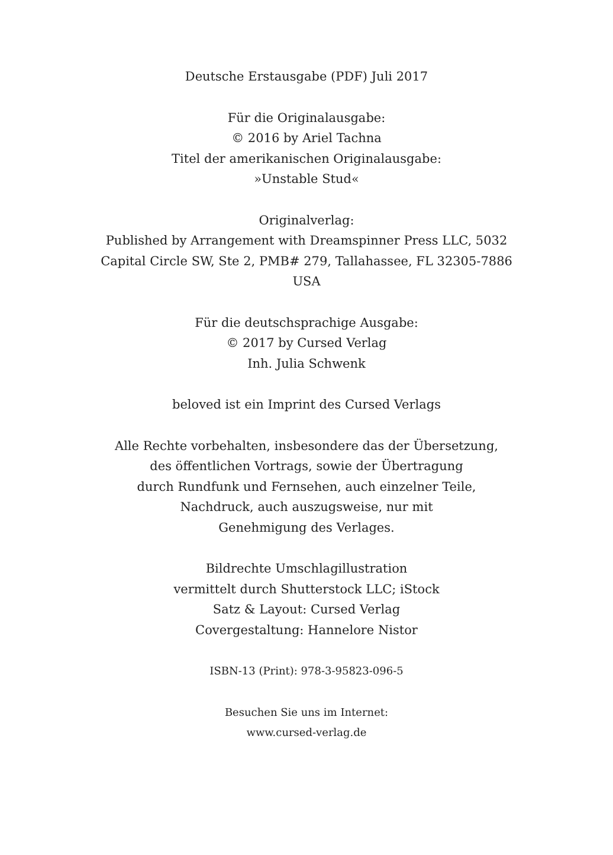Deutsche Erstausgabe (PDF) Juli 2017
Für die Originalausgabe:
© 2016 by Ariel Tachna
Titel der amerikanischen Originalausgabe:
»Unstable Stud«
Originalverlag:
Published by Arrangement with Dreamspinner Press LLC, 5032
Capital Circle SW, Ste 2, PMB# 279, Tallahassee, FL 32305-7886
USA
Für die deutschsprachige Ausgabe:
© 2017 by Cursed Verlag
Inh. Julia Schwenk
beloved ist ein Imprint des Cursed Verlags
Alle Rechte vorbehalten, insbesondere das der Übersetzung,
des öffentlichen Vortrags, sowie der Übertragung
durch Rundfunk und Fernsehen, auch einzelner Teile,
Nachdruck, auch auszugsweise, nur mit
Genehmigung des Verlages.
Bildrechte Umschlagillustration
vermittelt durch Shutterstock LLC; iStock
Satz & Layout: Cursed Verlag
Covergestaltung: Hannelore Nistor
ISBN-13 (Print): 978-3-95823-096-5
Besuchen Sie uns im Internet:
www.cursed-verlag.de